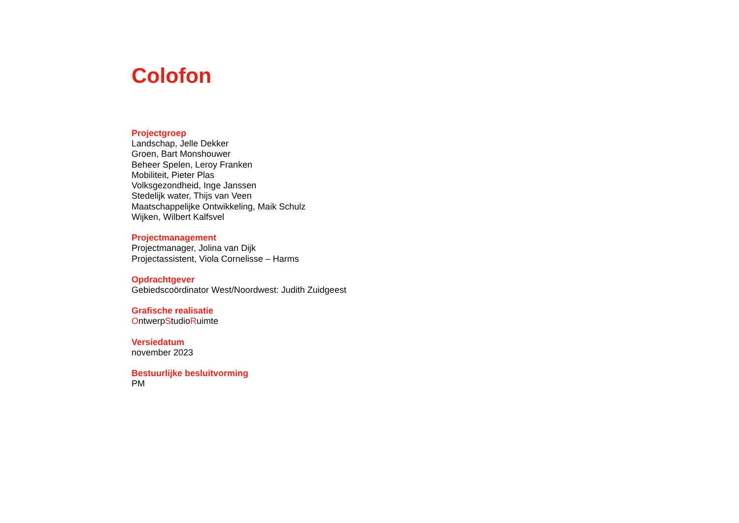Colofon
Projectgroep
Landschap, Jelle Dekker
Groen, Bart Monshouwer
Beheer Spelen, Leroy Franken
Mobiliteit, Pieter Plas
Volksgezondheid, Inge Janssen
Stedelijk water, Thijs van Veen
Maatschappelijke Ontwikkeling, Maik Schulz
Wijken, Wilbert Kalfsvel
Projectmanagement
Projectmanager, Jolina van Dijk
Projectassistent, Viola Cornelisse – Harms
Opdrachtgever
Gebiedscoördinator West/Noordwest: Judith Zuidgeest
Grafische realisatie
OntwerpStudioRuimte
Versiedatum
november 2023
Bestuurlijke besluitvorming
PM